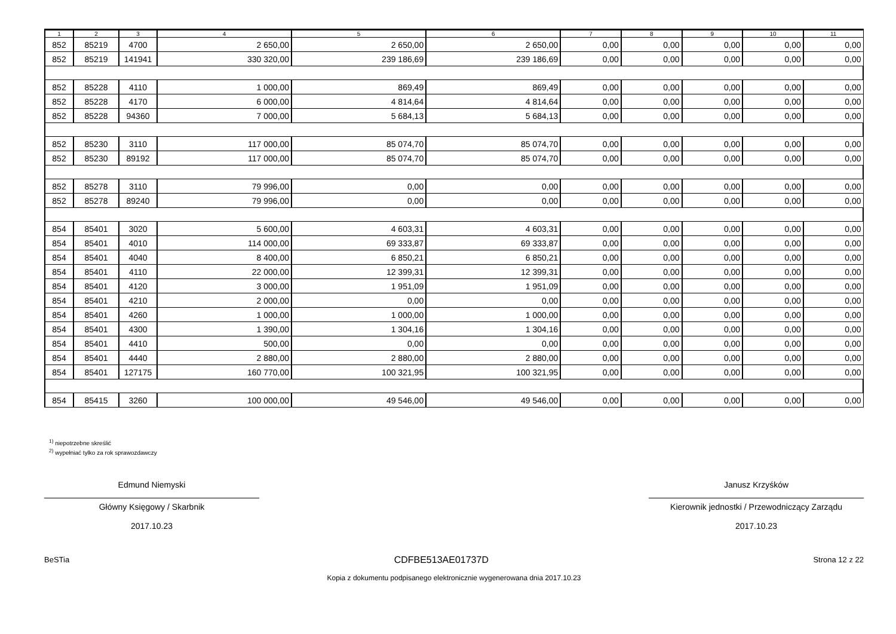| 1 | 2 | 3 | 4 | 5 | 6 | 7 | 8 | 9 | 10 | 11 |
| --- | --- | --- | --- | --- | --- | --- | --- | --- | --- | --- |
| 852 | 85219 | 4700 | 2 650,00 | 2 650,00 | 2 650,00 | 0,00 | 0,00 | 0,00 | 0,00 | 0,00 |
| 852 | 85219 | 141941 | 330 320,00 | 239 186,69 | 239 186,69 | 0,00 | 0,00 | 0,00 | 0,00 | 0,00 |
| 852 | 85228 | 4110 | 1 000,00 | 869,49 | 869,49 | 0,00 | 0,00 | 0,00 | 0,00 | 0,00 |
| 852 | 85228 | 4170 | 6 000,00 | 4 814,64 | 4 814,64 | 0,00 | 0,00 | 0,00 | 0,00 | 0,00 |
| 852 | 85228 | 94360 | 7 000,00 | 5 684,13 | 5 684,13 | 0,00 | 0,00 | 0,00 | 0,00 | 0,00 |
| 852 | 85230 | 3110 | 117 000,00 | 85 074,70 | 85 074,70 | 0,00 | 0,00 | 0,00 | 0,00 | 0,00 |
| 852 | 85230 | 89192 | 117 000,00 | 85 074,70 | 85 074,70 | 0,00 | 0,00 | 0,00 | 0,00 | 0,00 |
| 852 | 85278 | 3110 | 79 996,00 | 0,00 | 0,00 | 0,00 | 0,00 | 0,00 | 0,00 | 0,00 |
| 852 | 85278 | 89240 | 79 996,00 | 0,00 | 0,00 | 0,00 | 0,00 | 0,00 | 0,00 | 0,00 |
| 854 | 85401 | 3020 | 5 600,00 | 4 603,31 | 4 603,31 | 0,00 | 0,00 | 0,00 | 0,00 | 0,00 |
| 854 | 85401 | 4010 | 114 000,00 | 69 333,87 | 69 333,87 | 0,00 | 0,00 | 0,00 | 0,00 | 0,00 |
| 854 | 85401 | 4040 | 8 400,00 | 6 850,21 | 6 850,21 | 0,00 | 0,00 | 0,00 | 0,00 | 0,00 |
| 854 | 85401 | 4110 | 22 000,00 | 12 399,31 | 12 399,31 | 0,00 | 0,00 | 0,00 | 0,00 | 0,00 |
| 854 | 85401 | 4120 | 3 000,00 | 1 951,09 | 1 951,09 | 0,00 | 0,00 | 0,00 | 0,00 | 0,00 |
| 854 | 85401 | 4210 | 2 000,00 | 0,00 | 0,00 | 0,00 | 0,00 | 0,00 | 0,00 | 0,00 |
| 854 | 85401 | 4260 | 1 000,00 | 1 000,00 | 1 000,00 | 0,00 | 0,00 | 0,00 | 0,00 | 0,00 |
| 854 | 85401 | 4300 | 1 390,00 | 1 304,16 | 1 304,16 | 0,00 | 0,00 | 0,00 | 0,00 | 0,00 |
| 854 | 85401 | 4410 | 500,00 | 0,00 | 0,00 | 0,00 | 0,00 | 0,00 | 0,00 | 0,00 |
| 854 | 85401 | 4440 | 2 880,00 | 2 880,00 | 2 880,00 | 0,00 | 0,00 | 0,00 | 0,00 | 0,00 |
| 854 | 85401 | 127175 | 160 770,00 | 100 321,95 | 100 321,95 | 0,00 | 0,00 | 0,00 | 0,00 | 0,00 |
| 854 | 85415 | 3260 | 100 000,00 | 49 546,00 | 49 546,00 | 0,00 | 0,00 | 0,00 | 0,00 | 0,00 |
<sup>1)</sup> niepotrzebne skreślić
<sup>2)</sup> wypełniać tylko za rok sprawozdawczy
Edmund Niemyski
Główny Księgowy / Skarbnik
2017.10.23
Janusz Krzyśków
Kierownik jednostki / Przewodniczący Zarządu
2017.10.23
BeSTia CDFBE513AE01737D Strona 12 z 22
Kopia z dokumentu podpisanego elektronicznie wygenerowana dnia 2017.10.23